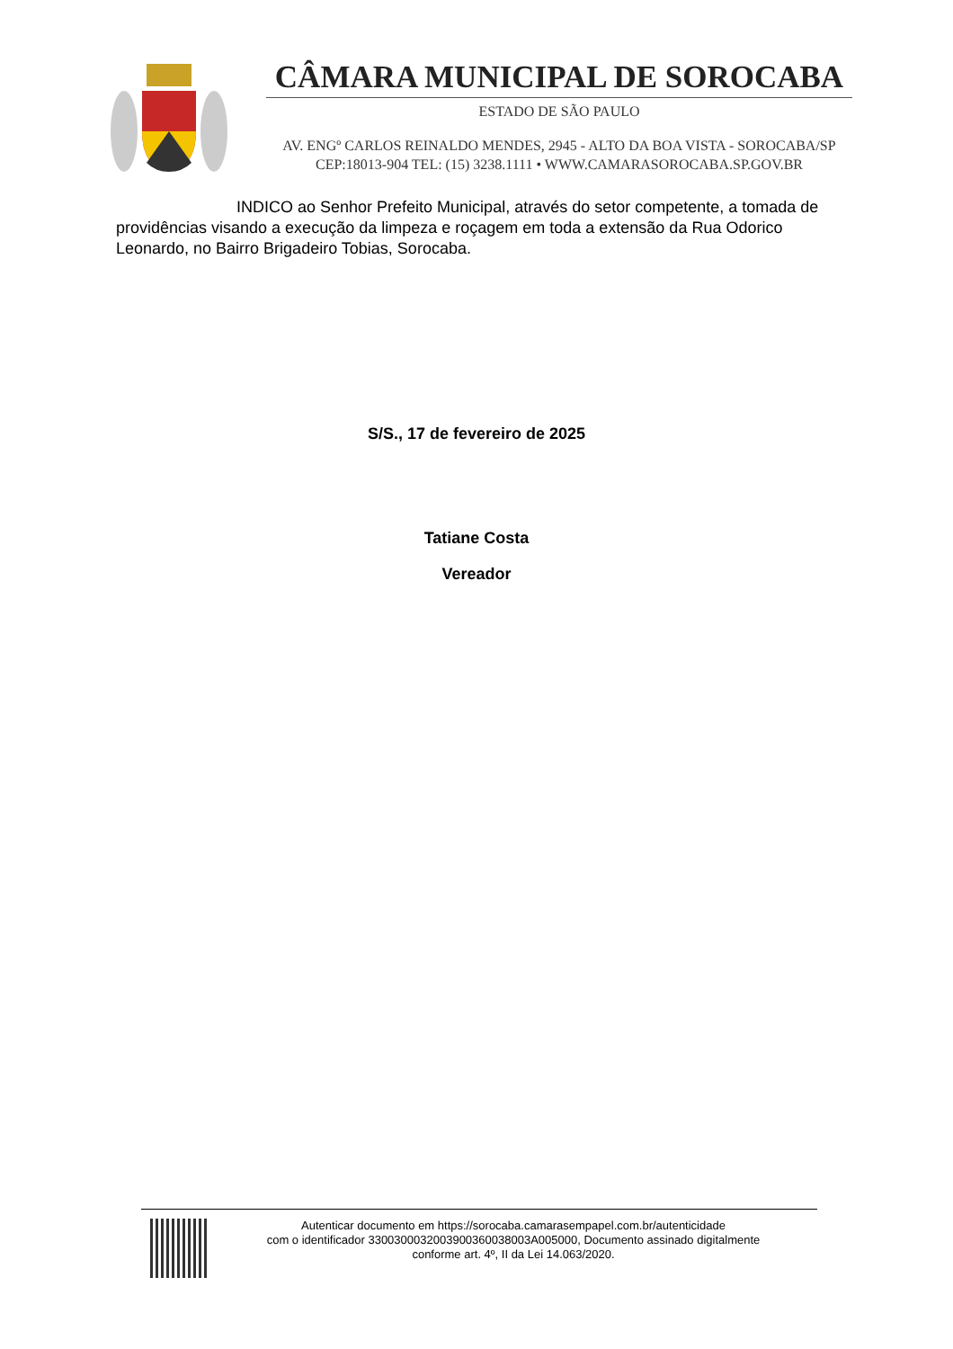CÂMARA MUNICIPAL DE SOROCABA
ESTADO DE SÃO PAULO
AV. ENGº CARLOS REINALDO MENDES, 2945 - ALTO DA BOA VISTA - SOROCABA/SP
CEP:18013-904 TEL: (15) 3238.1111 • WWW.CAMARASOROCABA.SP.GOV.BR
INDICO ao Senhor Prefeito Municipal, através do setor competente, a tomada de providências visando a execução da limpeza e roçagem em toda a extensão da Rua Odorico Leonardo, no Bairro Brigadeiro Tobias, Sorocaba.
S/S., 17 de fevereiro de 2025
Tatiane Costa
Vereador
Autenticar documento em https://sorocaba.camarasempapel.com.br/autenticidade
com o identificador 3300300032003900360038003A005000, Documento assinado digitalmente
conforme art. 4º, II da Lei 14.063/2020.